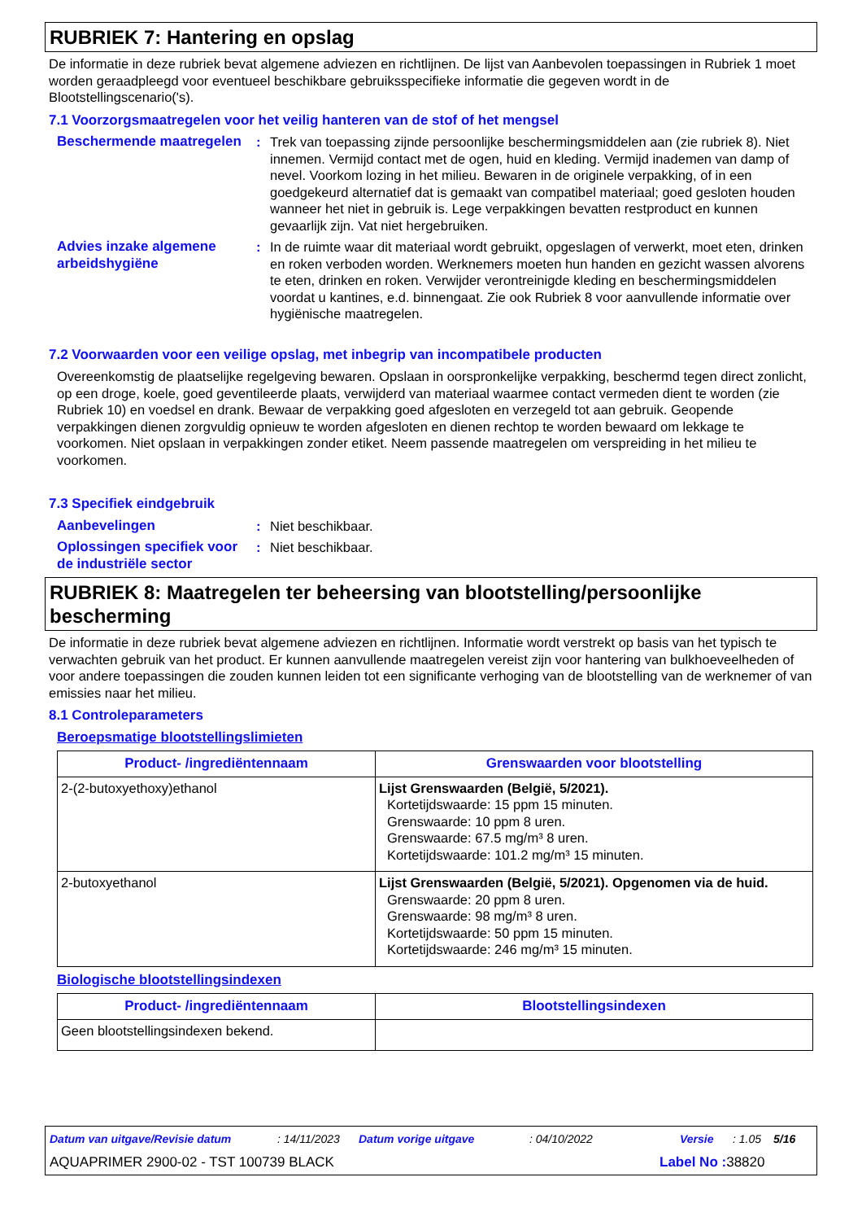RUBRIEK 7: Hantering en opslag
De informatie in deze rubriek bevat algemene adviezen en richtlijnen. De lijst van Aanbevolen toepassingen in Rubriek 1 moet worden geraadpleegd voor eventueel beschikbare gebruiksspecifieke informatie die gegeven wordt in de Blootstellingscenario('s).
7.1 Voorzorgsmaatregelen voor het veilig hanteren van de stof of het mengsel
Beschermende maatregelen : Trek van toepassing zijnde persoonlijke beschermingsmiddelen aan (zie rubriek 8). Niet innemen. Vermijd contact met de ogen, huid en kleding. Vermijd inademen van damp of nevel. Voorkom lozing in het milieu. Bewaren in de originele verpakking, of in een goedgekeurd alternatief dat is gemaakt van compatibel materiaal; goed gesloten houden wanneer het niet in gebruik is. Lege verpakkingen bevatten restproduct en kunnen gevaarlijk zijn. Vat niet hergebruiken.
Advies inzake algemene arbeidshygiëne
: In de ruimte waar dit materiaal wordt gebruikt, opgeslagen of verwerkt, moet eten, drinken en roken verboden worden. Werknemers moeten hun handen en gezicht wassen alvorens te eten, drinken en roken. Verwijder verontreinigde kleding en beschermingsmiddelen voordat u kantines, e.d. binnengaat. Zie ook Rubriek 8 voor aanvullende informatie over hygiënische maatregelen.
7.2 Voorwaarden voor een veilige opslag, met inbegrip van incompatibele producten
Overeenkomstig de plaatselijke regelgeving bewaren. Opslaan in oorspronkelijke verpakking, beschermd tegen direct zonlicht, op een droge, koele, goed geventileerde plaats, verwijderd van materiaal waarmee contact vermeden dient te worden (zie Rubriek 10) en voedsel en drank. Bewaar de verpakking goed afgesloten en verzegeld tot aan gebruik. Geopende verpakkingen dienen zorgvuldig opnieuw te worden afgesloten en dienen rechtop te worden bewaard om lekkage te voorkomen. Niet opslaan in verpakkingen zonder etiket. Neem passende maatregelen om verspreiding in het milieu te voorkomen.
7.3 Specifiek eindgebruik
Aanbevelingen : Niet beschikbaar.
Oplossingen specifiek voor de industriële sector
: Niet beschikbaar.
RUBRIEK 8: Maatregelen ter beheersing van blootstelling/persoonlijke bescherming
De informatie in deze rubriek bevat algemene adviezen en richtlijnen. Informatie wordt verstrekt op basis van het typisch te verwachten gebruik van het product. Er kunnen aanvullende maatregelen vereist zijn voor hantering van bulkhoeveelheden of voor andere toepassingen die zouden kunnen leiden tot een significante verhoging van de blootstelling van de werknemer of van emissies naar het milieu.
8.1 Controleparameters
Beroepsmatige blootstellingslimieten
| Product- /ingrediëntennaam | Grenswaarden voor blootstelling |
| --- | --- |
| 2-(2-butoxyethoxy)ethanol | Lijst Grenswaarden (België, 5/2021). Kortetijdswaarde: 15 ppm 15 minuten. Grenswaarde: 10 ppm 8 uren. Grenswaarde: 67.5 mg/m³ 8 uren. Kortetijdswaarde: 101.2 mg/m³ 15 minuten. |
| 2-butoxyethanol | Lijst Grenswaarden (België, 5/2021). Opgenomen via de huid. Grenswaarde: 20 ppm 8 uren. Grenswaarde: 98 mg/m³ 8 uren. Kortetijdswaarde: 50 ppm 15 minuten. Kortetijdswaarde: 246 mg/m³ 15 minuten. |
Biologische blootstellingsindexen
| Product- /ingrediëntennaam | Blootstellingsindexen |
| --- | --- |
| Geen blootstellingsindexen bekend. | |
Datum van uitgave/Revisie datum: 14/11/2023 Datum vorige uitgave: 04/10/2022 Versie: 1.05 5/16
AQUAPRIMER 2900-02 - TST 100739 BLACK Label No : 38820